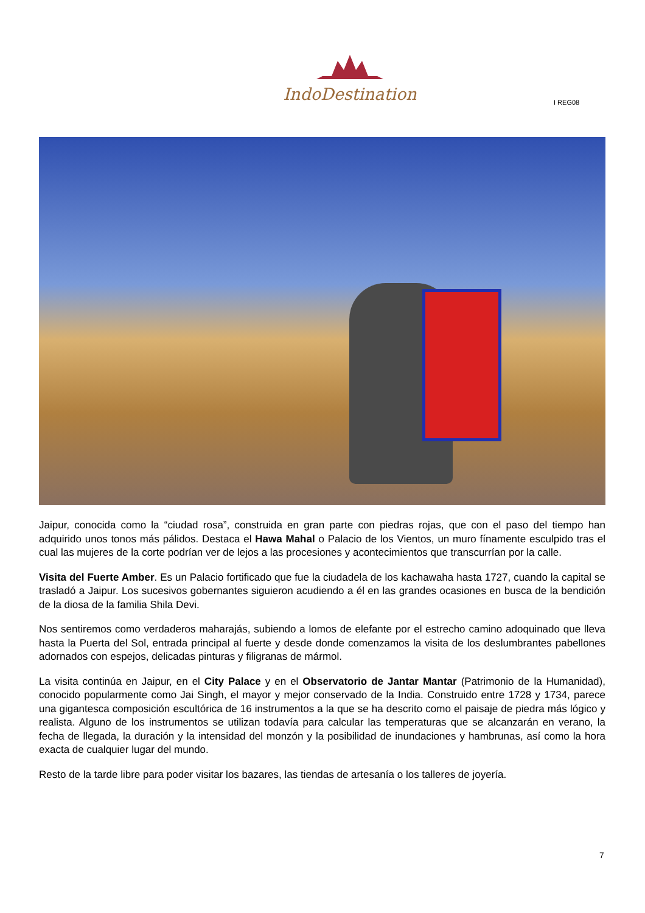IndoDestination
I REG08
Jaipur, conocida como la “ciudad rosa”, construida en gran parte con piedras rojas, que con el paso del tiempo han adquirido unos tonos más pálidos. Destaca el Hawa Mahal o Palacio de los Vientos, un muro fínamente esculpido tras el cual las mujeres de la corte podrían ver de lejos a las procesiones y acontecimientos que transcurrían por la calle.
Visita del Fuerte Amber. Es un Palacio fortificado que fue la ciudadela de los kachawaha hasta 1727, cuando la capital se trasladó a Jaipur. Los sucesivos gobernantes siguieron acudiendo a él en las grandes ocasiones en busca de la bendición de la diosa de la familia Shila Devi.
Nos sentiremos como verdaderos maharajás, subiendo a lomos de elefante por el estrecho camino adoquinado que lleva hasta la Puerta del Sol, entrada principal al fuerte y desde donde comenzamos la visita de los deslumbrantes pabellones adornados con espejos, delicadas pinturas y filigranas de mármol.
La visita continúa en Jaipur, en el City Palace y en el Observatorio de Jantar Mantar (Patrimonio de la Humanidad), conocido popularmente como Jai Singh, el mayor y mejor conservado de la India. Construido entre 1728 y 1734, parece una gigantesca composición escultórica de 16 instrumentos a la que se ha descrito como el paisaje de piedra más lógico y realista. Alguno de los instrumentos se utilizan todavía para calcular las temperaturas que se alcanzarán en verano, la fecha de llegada, la duración y la intensidad del monzón y la posibilidad de inundaciones y hambrunas, así como la hora exacta de cualquier lugar del mundo.
Resto de la tarde libre para poder visitar los bazares, las tiendas de artesanía o los talleres de joyería.
7